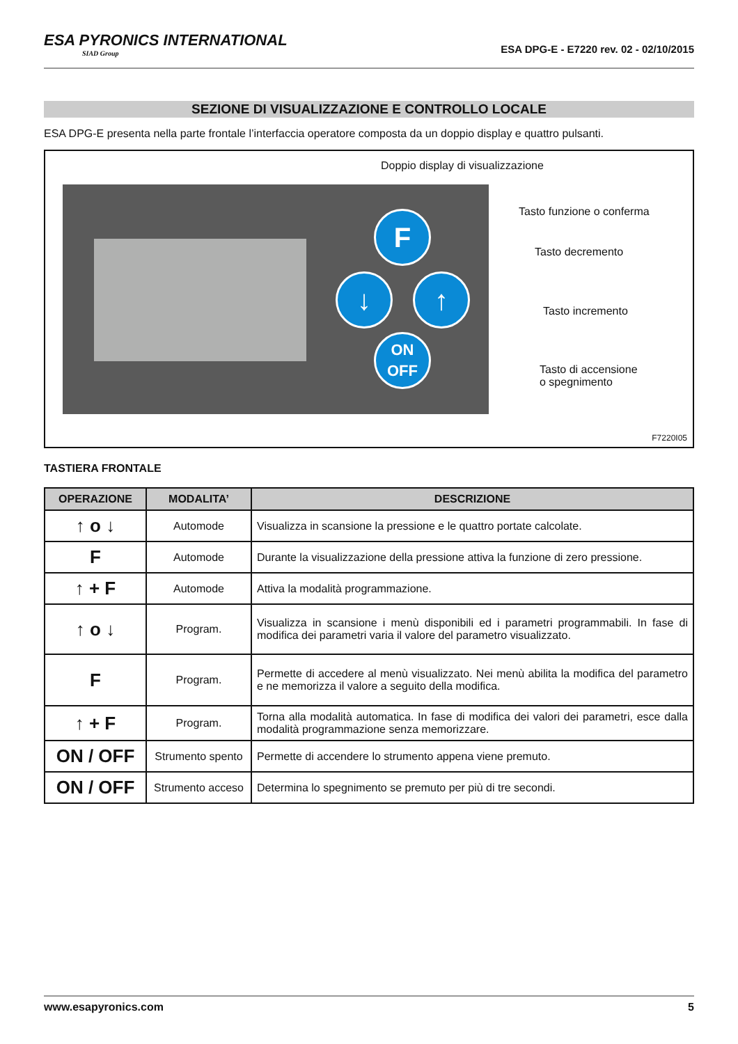ESA PYRONICS INTERNATIONAL
SIAD Group
ESA DPG-E - E7220 rev. 02 - 02/10/2015
SEZIONE DI VISUALIZZAZIONE E CONTROLLO LOCALE
ESA DPG-E presenta nella parte frontale l’interfaccia operatore composta da un doppio display e quattro pulsanti.
F
↓ ↑
ON
OFF
Doppio display di visualizzazione
Tasto funzione o conferma
Tasto decremento
Tasto incremento
Tasto di accensione
o spegnimento
F7220I05
TASTIERA FRONTALE
| OPERAZIONE | MODALITA’ | DESCRIZIONE |
| --- | --- | --- |
| ↑ o ↓ | Automode | Visualizza in scansione la pressione e le quattro portate calcolate. |
| F | Automode | Durante la visualizzazione della pressione attiva la funzione di zero pressione. |
| ↑ + F | Automode | Attiva la modalità programmazione. |
| ↑ o ↓ | Program. | Visualizza in scansione i menù disponibili ed i parametri programmabili. In fase di modifica dei parametri varia il valore del parametro visualizzato. |
| F | Program. | Permette di accedere al menù visualizzato. Nei menù abilita la modifica del parametro e ne memorizza il valore a seguito della modifica. |
| ↑ + F | Program. | Torna alla modalità automatica. In fase di modifica dei valori dei parametri, esce dalla modalità programmazione senza memorizzare. |
| ON / OFF | Strumento spento | Permette di accendere lo strumento appena viene premuto. |
| ON / OFF | Strumento acceso | Determina lo spegnimento se premuto per più di tre secondi. |
www.esapyronics.com 5